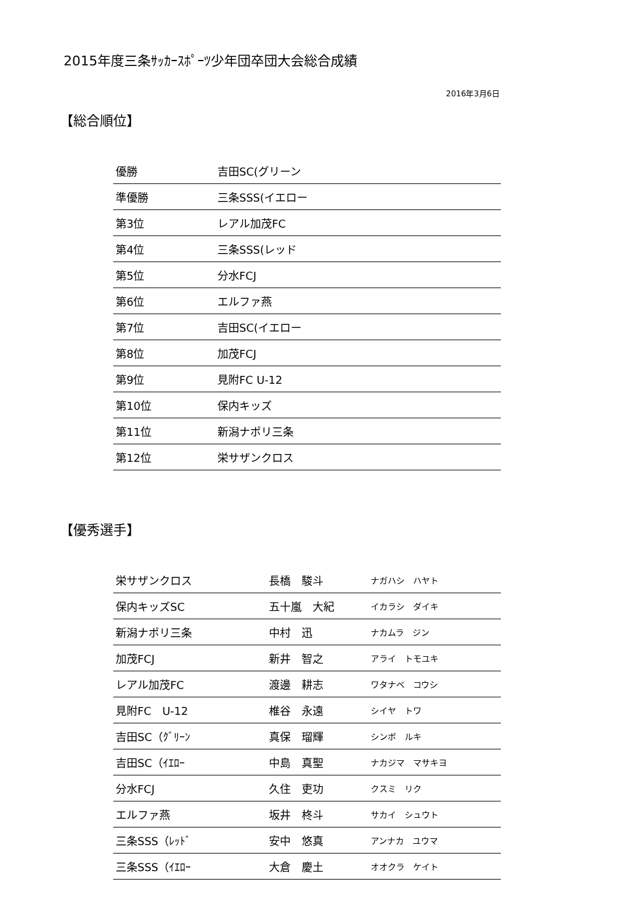2015年度三条ｻｯｶｰｽﾎﾟｰﾂ少年団卒団大会総合成績
2016年3月6日
【総合順位】
| 優勝 | 吉田SC(グリーン |
| 準優勝 | 三条SSS(イエロー |
| 第3位 | レアル加茂FC |
| 第4位 | 三条SSS(レッド |
| 第5位 | 分水FCJ |
| 第6位 | エルファ燕 |
| 第7位 | 吉田SC(イエロー |
| 第8位 | 加茂FCJ |
| 第9位 | 見附FC U-12 |
| 第10位 | 保内キッズ |
| 第11位 | 新潟ナポリ三条 |
| 第12位 | 栄サザンクロス |
【優秀選手】
| 栄サザンクロス | 長橋 駿斗 | ナガハシ ハヤト |
| 保内キッズSC | 五十嵐 大紀 | イカラシ ダイキ |
| 新潟ナポリ三条 | 中村 迅 | ナカムラ ジン |
| 加茂FCJ | 新井 智之 | アライ トモユキ |
| レアル加茂FC | 渡邊 耕志 | ワタナベ コウシ |
| 見附FC U-12 | 椎谷 永遠 | シイヤ トワ |
| 吉田SC（ｸﾞﾘｰﾝ | 真保 瑠輝 | シンボ ルキ |
| 吉田SC（ｲｴﾛｰ | 中島 真聖 | ナカジマ マサキヨ |
| 分水FCJ | 久住 吏功 | クスミ リク |
| エルファ燕 | 坂井 柊斗 | サカイ シュウト |
| 三条SSS（ﾚｯﾄﾞ | 安中 悠真 | アンナカ ユウマ |
| 三条SSS（ｲｴﾛｰ | 大倉 慶土 | オオクラ ケイト |